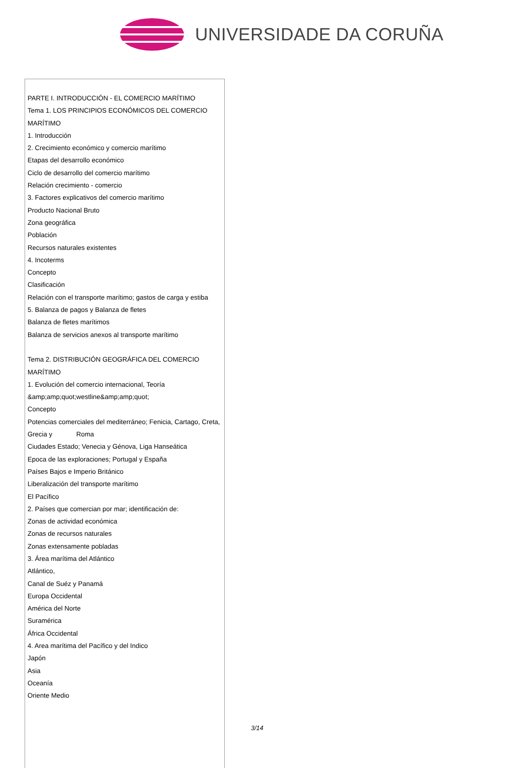UNIVERSIDADE DA CORUÑA
| PARTE I. INTRODUCCIÓN - EL COMERCIO MARÍTIMO Tema 1. LOS PRINCIPIOS ECONÓMICOS DEL COMERCIO MARÍTIMO 1. Introducción 2. Crecimiento económico y comercio marítimo Etapas del desarrollo económico Ciclo de desarrollo del comercio marítimo Relación crecimiento - comercio 3. Factores explicativos del comercio marítimo Producto Nacional Bruto Zona geográfica Población Recursos naturales existentes 4. Incoterms Concepto Clasificación Relación con el transporte marítimo; gastos de carga y estiba 5. Balanza de pagos y Balanza de fletes Balanza de fletes marítimos Balanza de servicios anexos al transporte marítimo Tema 2. DISTRIBUCIÓN GEOGRÁFICA DEL COMERCIO MARÍTIMO 1. Evolución del comercio internacional, Teoría &amp;amp;quot;westline&amp;amp;quot; Concepto Potencias comerciales del mediterráneo; Fenicia, Cartago, Creta, Grecia y Roma Ciudades Estado; Venecia y Génova, Liga Hanseática Epoca de las exploraciones; Portugal y España Países Bajos e Imperio Británico Liberalización del transporte marítimo El Pacífico 2. Países que comercian por mar; identificación de: Zonas de actividad económica Zonas de recursos naturales Zonas extensamente pobladas 3. Área marítima del Atlántico Atlántico, Canal de Suéz y Panamá Europa Occidental América del Norte Suramérica África Occidental 4. Area marítima del Pacífico y del Indico Japón Asia Oceanía Oriente Medio |
3/14